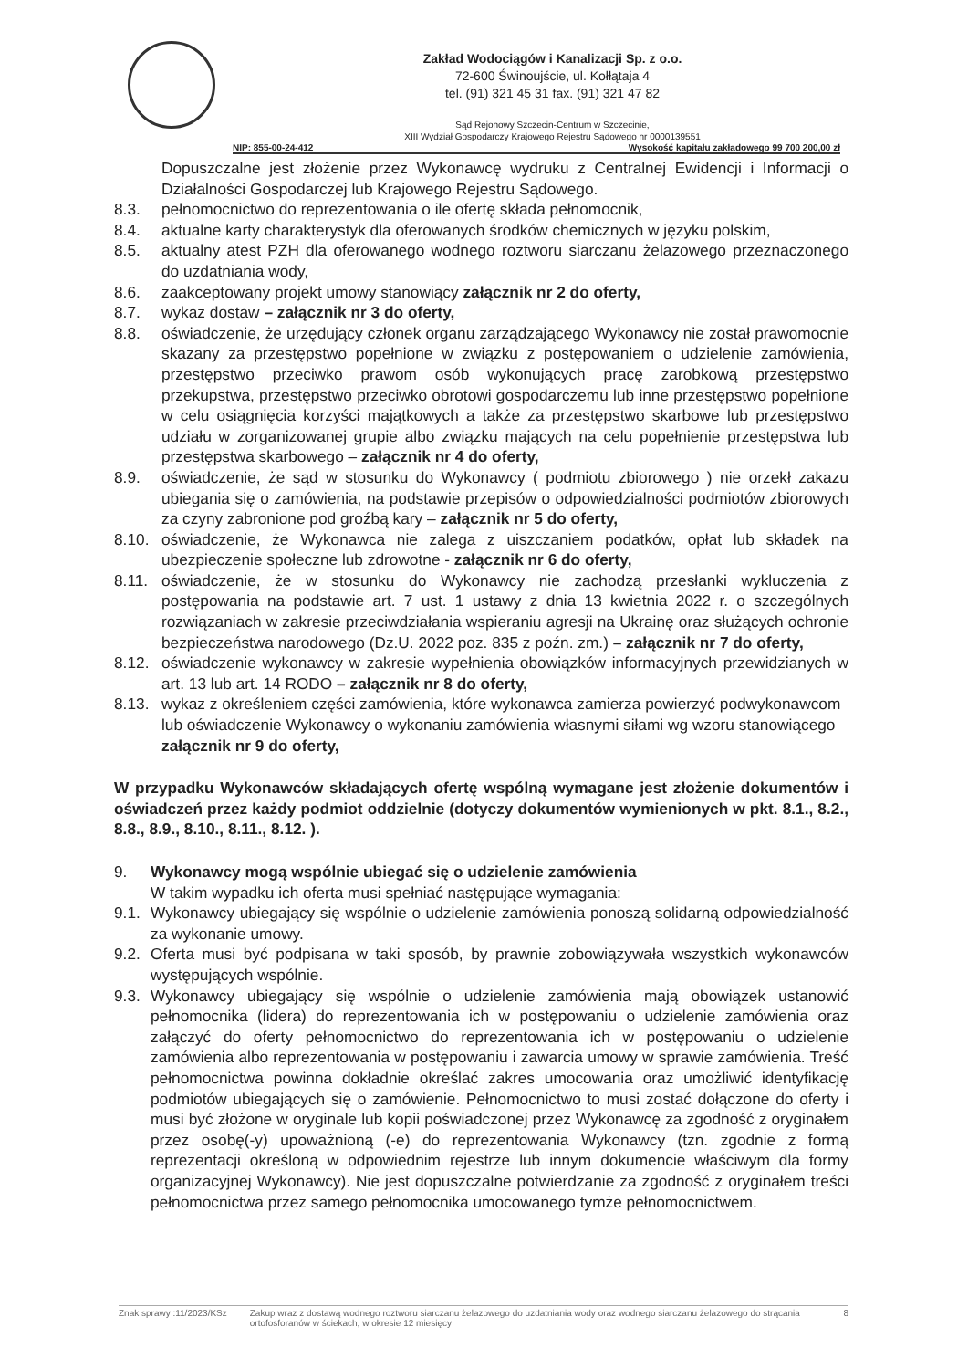Zakład Wodociągów i Kanalizacji Sp. z o.o.
72-600 Świnoujście, ul. Kołłątaja 4
tel. (91) 321 45 31 fax. (91) 321 47 82
Sąd Rejonowy Szczecin-Centrum w Szczecinie,
XIII Wydział Gospodarczy Krajowego Rejestru Sądowego nr 0000139551
NIP: 855-00-24-412 Wysokość kapitału zakładowego 99 700 200,00 zł
Dopuszczalne jest złożenie przez Wykonawcę wydruku z Centralnej Ewidencji i Informacji o Działalności Gospodarczej lub Krajowego Rejestru Sądowego.
8.3. pełnomocnictwo do reprezentowania o ile ofertę składa pełnomocnik,
8.4. aktualne karty charakterystyk dla oferowanych środków chemicznych w języku polskim,
8.5. aktualny atest PZH dla oferowanego wodnego roztworu siarczanu żelazowego przeznaczonego do uzdatniania wody,
8.6. zaakceptowany projekt umowy stanowiący załącznik nr 2 do oferty,
8.7. wykaz dostaw – załącznik nr 3 do oferty,
8.8. oświadczenie, że urzędujący członek organu zarządzającego Wykonawcy nie został prawomocnie skazany za przestępstwo popełnione w związku z postępowaniem o udzielenie zamówienia, przestępstwo przeciwko prawom osób wykonujących pracę zarobkową przestępstwo przekupstwa, przestępstwo przeciwko obrotowi gospodarczemu lub inne przestępstwo popełnione w celu osiągnięcia korzyści majątkowych a także za przestępstwo skarbowe lub przestępstwo udziału w zorganizowanej grupie albo związku mających na celu popełnienie przestępstwa lub przestępstwa skarbowego – załącznik nr 4 do oferty,
8.9. oświadczenie, że sąd w stosunku do Wykonawcy ( podmiotu zbiorowego ) nie orzekł zakazu ubiegania się o zamówienia, na podstawie przepisów o odpowiedzialności podmiotów zbiorowych za czyny zabronione pod groźbą kary – załącznik nr 5 do oferty,
8.10. oświadczenie, że Wykonawca nie zalega z uiszczaniem podatków, opłat lub składek na ubezpieczenie społeczne lub zdrowotne - załącznik nr 6 do oferty,
8.11. oświadczenie, że w stosunku do Wykonawcy nie zachodzą przesłanki wykluczenia z postępowania na podstawie art. 7 ust. 1 ustawy z dnia 13 kwietnia 2022 r. o szczególnych rozwiązaniach w zakresie przeciwdziałania wspieraniu agresji na Ukrainę oraz służących ochronie bezpieczeństwa narodowego (Dz.U. 2022 poz. 835 z poźn. zm.) – załącznik nr 7 do oferty,
8.12. oświadczenie wykonawcy w zakresie wypełnienia obowiązków informacyjnych przewidzianych w art. 13 lub art. 14 RODO – załącznik nr 8 do oferty,
8.13. wykaz z określeniem części zamówienia, które wykonawca zamierza powierzyć podwykonawcom lub oświadczenie Wykonawcy o wykonaniu zamówienia własnymi siłami wg wzoru stanowiącego załącznik nr 9 do oferty,
W przypadku Wykonawców składających ofertę wspólną wymagane jest złożenie dokumentów i oświadczeń przez każdy podmiot oddzielnie (dotyczy dokumentów wymienionych w pkt. 8.1., 8.2., 8.8., 8.9., 8.10., 8.11., 8.12. ).
9. Wykonawcy mogą wspólnie ubiegać się o udzielenie zamówienia
W takim wypadku ich oferta musi spełniać następujące wymagania:
9.1.
Wykonawcy ubiegający się wspólnie o udzielenie zamówienia ponoszą solidarną odpowiedzialność za wykonanie umowy.
9.2.
Oferta musi być podpisana w taki sposób, by prawnie zobowiązywała wszystkich wykonawców występujących wspólnie.
9.3.
Wykonawcy ubiegający się wspólnie o udzielenie zamówienia mają obowiązek ustanowić pełnomocnika (lidera) do reprezentowania ich w postępowaniu o udzielenie zamówienia oraz załączyć do oferty pełnomocnictwo do reprezentowania ich w postępowaniu o udzielenie zamówienia albo reprezentowania w postępowaniu i zawarcia umowy w sprawie zamówienia. Treść pełnomocnictwa powinna dokładnie określać zakres umocowania oraz umożliwić identyfikację podmiotów ubiegających się o zamówienie. Pełnomocnictwo to musi zostać dołączone do oferty i musi być złożone w oryginale lub kopii poświadczonej przez Wykonawcę za zgodność z oryginałem przez osobę(-y) upoważnioną (-e) do reprezentowania Wykonawcy (tzn. zgodnie z formą reprezentacji określoną w odpowiednim rejestrze lub innym dokumencie właściwym dla formy organizacyjnej Wykonawcy). Nie jest dopuszczalne potwierdzanie za zgodność z oryginałem treści pełnomocnictwa przez samego pełnomocnika umocowanego tymże pełnomocnictwem.
Znak sprawy :11/2023/KSz Zakup wraz z dostawą wodnego roztworu siarczanu żelazowego do uzdatniania wody oraz wodnego siarczanu żelazowego do strącania ortofosforanów w ściekach, w okresie 12 miesięcy 8